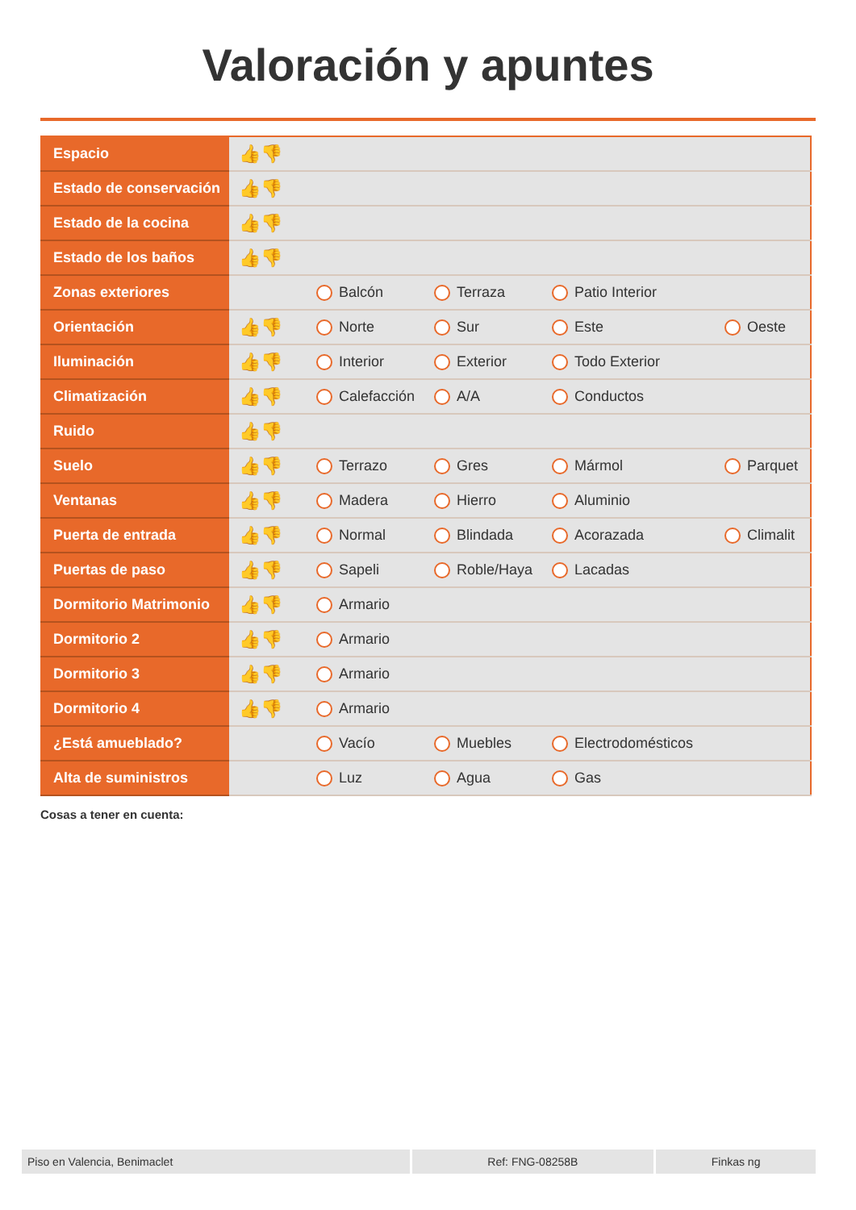Valoración y apuntes
| Espacio | 👍👎 | | | | |
| Estado de conservación | 👍👎 | | | | |
| Estado de la cocina | 👍👎 | | | | |
| Estado de los baños | 👍👎 | | | | |
| Zonas exteriores | | Balcón | Terraza | Patio Interior | |
| Orientación | 👍👎 | Norte | Sur | Este | Oeste |
| Iluminación | 👍👎 | Interior | Exterior | Todo Exterior | |
| Climatización | 👍👎 | Calefacción | A/A | Conductos | |
| Ruido | 👍👎 | | | | |
| Suelo | 👍👎 | Terrazo | Gres | Mármol | Parquet |
| Ventanas | 👍👎 | Madera | Hierro | Aluminio | |
| Puerta de entrada | 👍👎 | Normal | Blindada | Acorazada | Climalit |
| Puertas de paso | 👍👎 | Sapeli | Roble/Haya | Lacadas | |
| Dormitorio Matrimonio | 👍👎 | Armario | | | |
| Dormitorio 2 | 👍👎 | Armario | | | |
| Dormitorio 3 | 👍👎 | Armario | | | |
| Dormitorio 4 | 👍👎 | Armario | | | |
| ¿Está amueblado? | | Vacío | Muebles | Electrodomésticos | |
| Alta de suministros | | Luz | Agua | Gas | |
Cosas a tener en cuenta:
Piso en Valencia, Benimaclet Ref: FNG-08258B Finkas ng